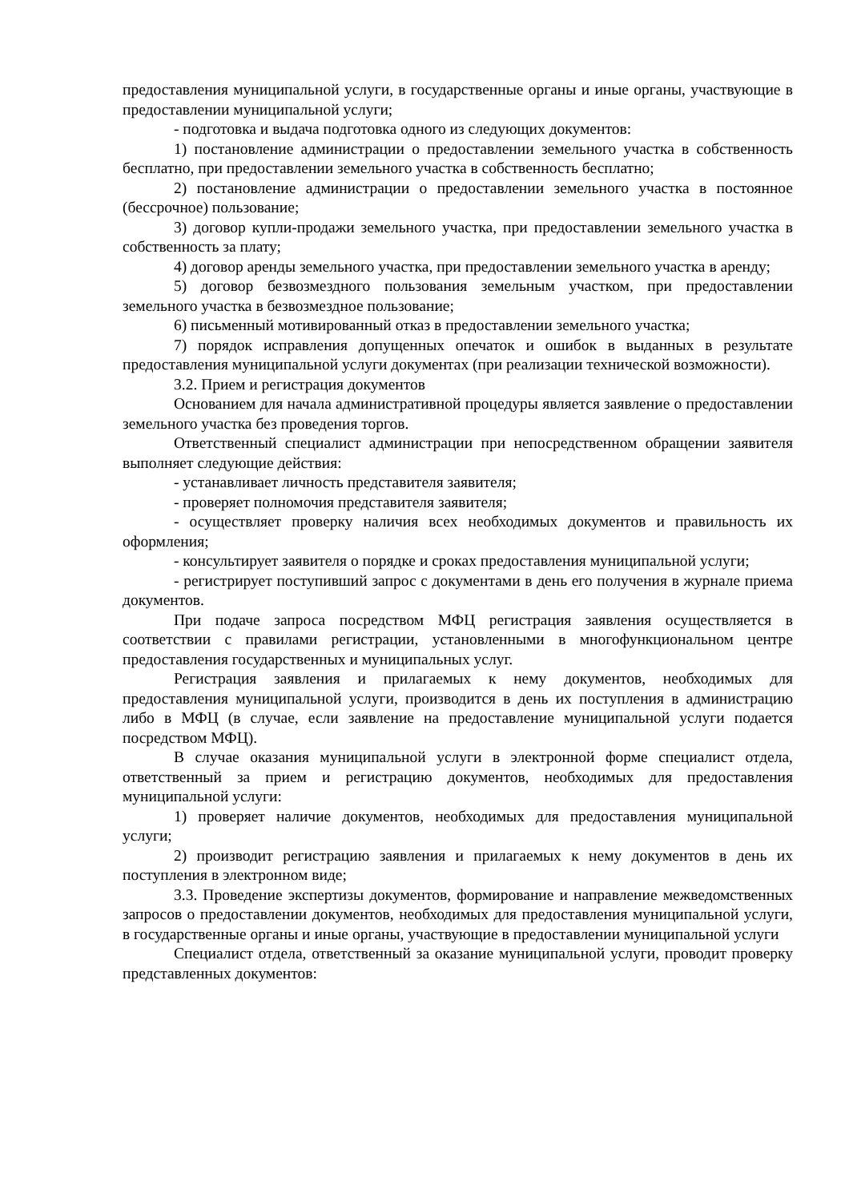предоставления муниципальной услуги, в государственные органы и иные органы, участвующие в предоставлении муниципальной услуги;
- подготовка и выдача подготовка одного из следующих документов:
1) постановление администрации о предоставлении земельного участка в собственность бесплатно, при предоставлении земельного участка в собственность бесплатно;
2) постановление администрации о предоставлении земельного участка в постоянное (бессрочное) пользование;
3) договор купли-продажи земельного участка, при предоставлении земельного участка в собственность за плату;
4) договор аренды земельного участка, при предоставлении земельного участка в аренду;
5) договор безвозмездного пользования земельным участком, при предоставлении земельного участка в безвозмездное пользование;
6) письменный мотивированный отказ в предоставлении земельного участка;
7) порядок исправления допущенных опечаток и ошибок в выданных в результате предоставления муниципальной услуги документах (при реализации технической возможности).
3.2. Прием и регистрация документов
Основанием для начала административной процедуры является заявление о предоставлении земельного участка без проведения торгов.
Ответственный специалист администрации при непосредственном обращении заявителя выполняет следующие действия:
- устанавливает личность представителя заявителя;
- проверяет полномочия представителя заявителя;
- осуществляет проверку наличия всех необходимых документов и правильность их оформления;
- консультирует заявителя о порядке и сроках предоставления муниципальной услуги;
- регистрирует поступивший запрос с документами в день его получения в журнале приема документов.
При подаче запроса посредством МФЦ регистрация заявления осуществляется в соответствии с правилами регистрации, установленными в многофункциональном центре предоставления государственных и муниципальных услуг.
Регистрация заявления и прилагаемых к нему документов, необходимых для предоставления муниципальной услуги, производится в день их поступления в администрацию либо в МФЦ (в случае, если заявление на предоставление муниципальной услуги подается посредством МФЦ).
В случае оказания муниципальной услуги в электронной форме специалист отдела, ответственный за прием и регистрацию документов, необходимых для предоставления муниципальной услуги:
1) проверяет наличие документов, необходимых для предоставления муниципальной услуги;
2) производит регистрацию заявления и прилагаемых к нему документов в день их поступления в электронном виде;
3.3. Проведение экспертизы документов, формирование и направление межведомственных запросов о предоставлении документов, необходимых для предоставления муниципальной услуги, в государственные органы и иные органы, участвующие в предоставлении муниципальной услуги
Специалист отдела, ответственный за оказание муниципальной услуги, проводит проверку представленных документов: